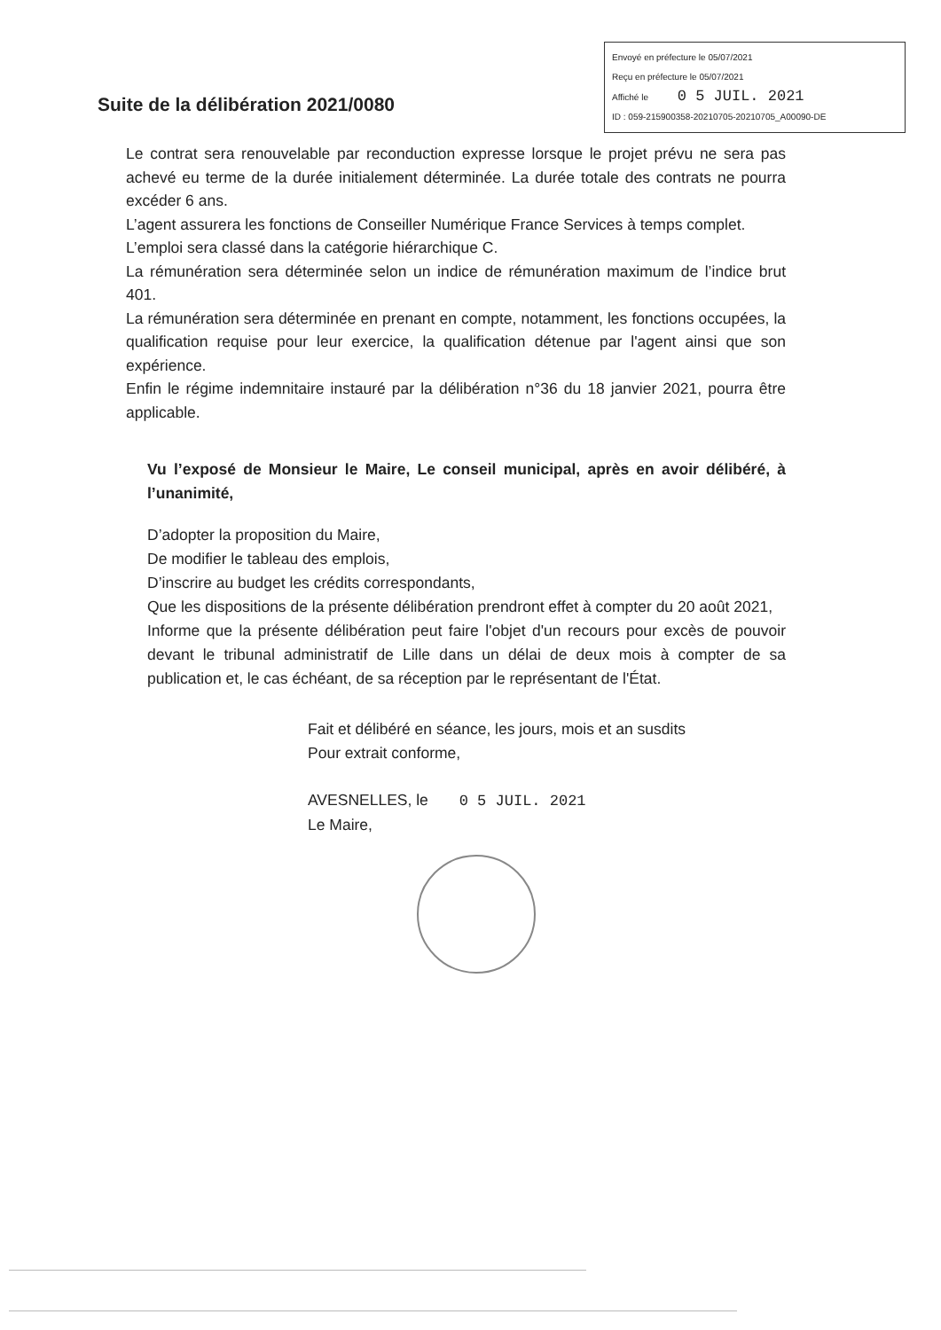Suite de la délibération 2021/0080
Envoyé en préfecture le 05/07/2021
Reçu en préfecture le 05/07/2021
Affiché le 0 5 JUIL. 2021
ID : 059-215900358-20210705-20210705_A00090-DE
Le contrat sera renouvelable par reconduction expresse lorsque le projet prévu ne sera pas achevé eu terme de la durée initialement déterminée. La durée totale des contrats ne pourra excéder 6 ans.
L’agent assurera les fonctions de Conseiller Numérique France Services à temps complet.
L’emploi sera classé dans la catégorie hiérarchique C.
La rémunération sera déterminée selon un indice de rémunération maximum de l’indice brut 401.
La rémunération sera déterminée en prenant en compte, notamment, les fonctions occupées, la qualification requise pour leur exercice, la qualification détenue par l'agent ainsi que son expérience.
Enfin le régime indemnitaire instauré par la délibération n°36 du 18 janvier 2021, pourra être applicable.
Vu l’exposé de Monsieur le Maire, Le conseil municipal, après en avoir délibéré, à l’unanimité,
D’adopter la proposition du Maire,
De modifier le tableau des emplois,
D’inscrire au budget les crédits correspondants,
Que les dispositions de la présente délibération prendront effet à compter du 20 août 2021,
Informe que la présente délibération peut faire l'objet d'un recours pour excès de pouvoir devant le tribunal administratif de Lille dans un délai de deux mois à compter de sa publication et, le cas échéant, de sa réception par le représentant de l'État.
Fait et délibéré en séance, les jours, mois et an susdits
Pour extrait conforme,
AVESNELLES, le 0 5 JUIL. 2021
Le Maire,